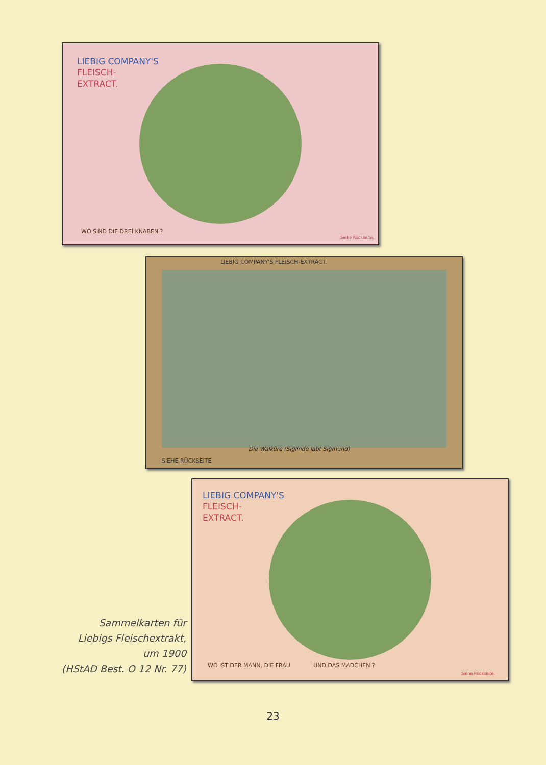LIEBIG COMPANY'S
FLEISCH-
EXTRACT.
WO SIND DIE DREI KNABEN ?
Siehe Rückseite.
LIEBIG COMPANY'S FLEISCH-EXTRACT.
Die Walküre (Siglinde labt Sigmund)
SIEHE RÜCKSEITE
LIEBIG COMPANY'S
FLEISCH-
EXTRACT.
WO IST DER MANN, DIE FRAU UND DAS MÄDCHEN ?
Siehe Rückseite.
Sammelkarten für
Liebigs Fleischextrakt,
um 1900
(HStAD Best. O 12 Nr. 77)
23